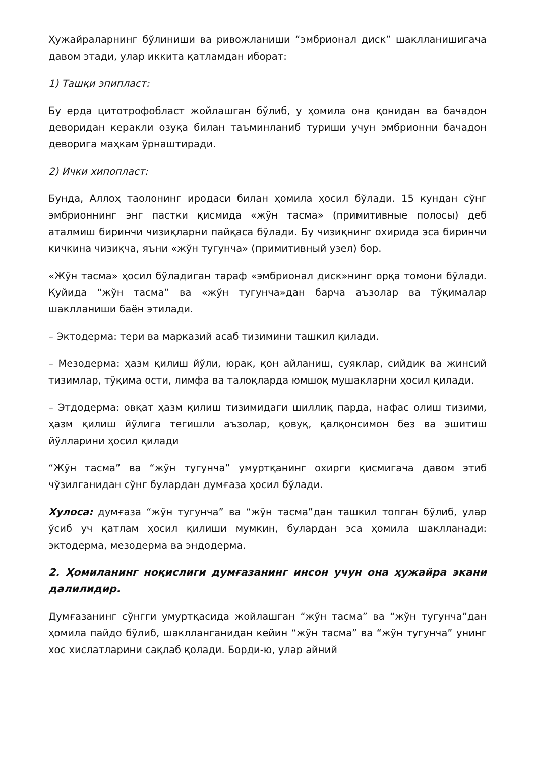Ҳужайраларнинг бўлиниши ва ривожланиши “эмбрионал диск” шаклланишигача давом этади, улар иккита қатламдан иборат:
1) Ташқи эпипласт:
Бу ерда цитотрофобласт жойлашган бўлиб, у ҳомила она қонидан ва бачадон деворидан керакли озуқа билан таъминланиб туриши учун эмбрионни бачадон деворига маҳкам ўрнаштиради.
2) Ички хипопласт:
Бунда, Аллоҳ таолонинг иродаси билан ҳомила ҳосил бўлади. 15 кундан сўнг эмбрионнинг энг пастки қисмида «жўн тасма» (примитивные полосы) деб аталмиш биринчи чизиқларни пайқаса бўлади. Бу чизиқнинг охирида эса биринчи кичкина чизиқча, яъни «жўн тугунча» (примитивный узел) бор.
«Жўн тасма» ҳосил бўладиган тараф «эмбрионал диск»нинг орқа томони бўлади. Қуйида “жўн тасма” ва «жўн тугунча»дан барча аъзолар ва тўқималар шаклланиши баён этилади.
– Эктодерма: тери ва марказий асаб тизимини ташкил қилади.
– Мезодерма: ҳазм қилиш йўли, юрак, қон айланиш, суяклар, сийдик ва жинсий тизимлар, тўқима ости, лимфа ва талоқларда юмшоқ мушакларни ҳосил қилади.
– Этдодерма: овқат ҳазм қилиш тизимидаги шиллиқ парда, нафас олиш тизими, ҳазм қилиш йўлига тегишли аъзолар, қовуқ, қалқонсимон без ва эшитиш йўлларини ҳосил қилади
“Жўн тасма” ва “жўн тугунча” умуртқанинг охирги қисмигача давом этиб чўзилганидан сўнг булардан думғаза ҳосил бўлади.
Хулоса: думғаза “жўн тугунча” ва “жўн тасма”дан ташкил топган бўлиб, улар ўсиб уч қатлам ҳосил қилиши мумкин, булардан эса ҳомила шаклланади: эктодерма, мезодерма ва эндодерма.
2. Ҳомиланинг ноқислиги думғазанинг инсон учун она ҳужайра экани далилидир.
Думғазанинг сўнгги умуртқасида жойлашган “жўн тасма” ва “жўн тугунча”дан ҳомила пайдо бўлиб, шаклланганидан кейин “жўн тасма” ва “жўн тугунча” унинг хос хислатларини сақлаб қолади. Борди-ю, улар айний